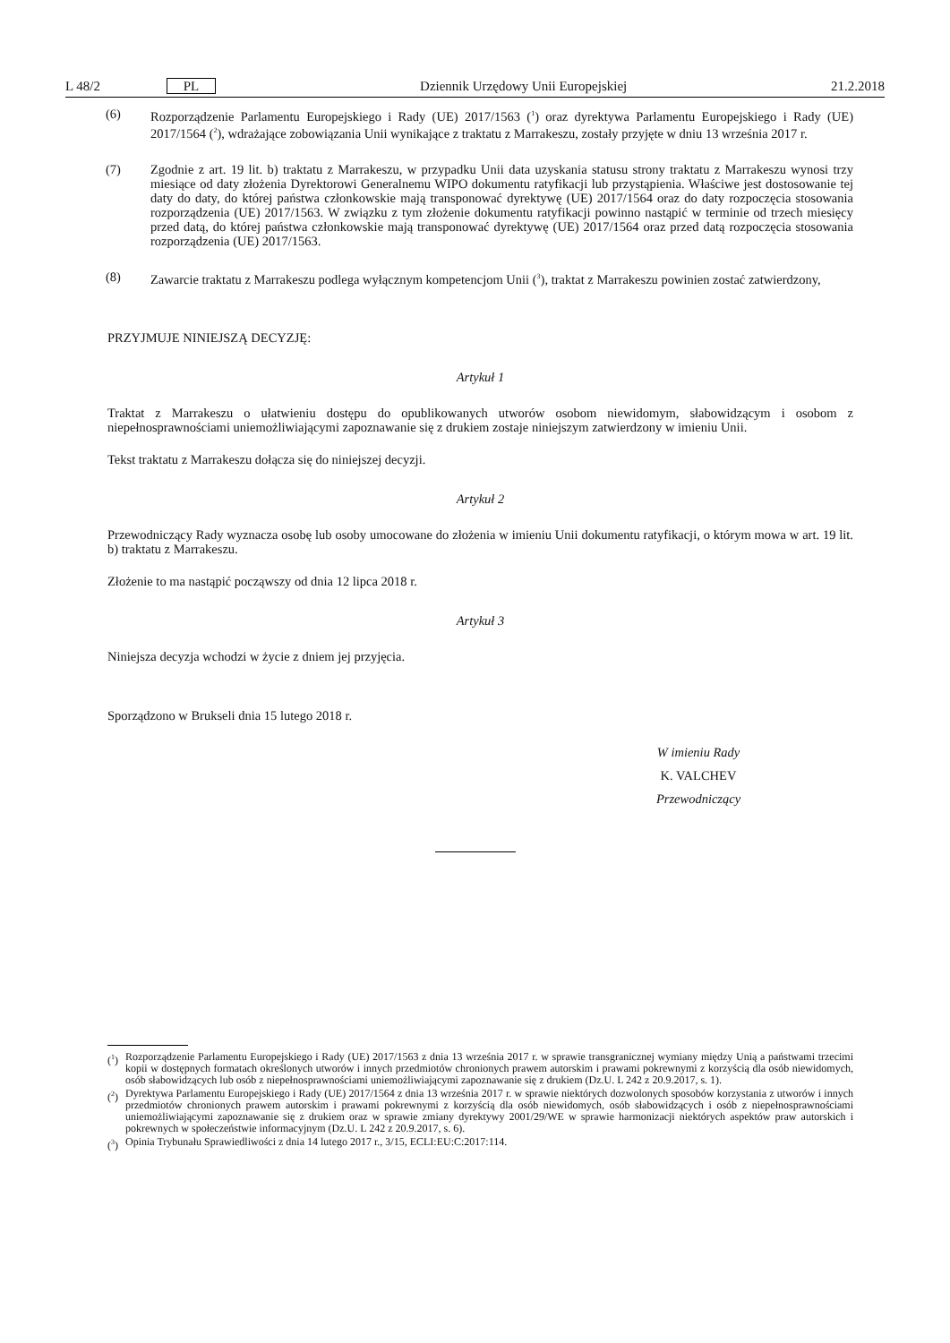L 48/2 PL Dziennik Urzędowy Unii Europejskiej 21.2.2018
(6) Rozporządzenie Parlamentu Europejskiego i Rady (UE) 2017/1563 (<sup>1</sup>) oraz dyrektywa Parlamentu Europejskiego i Rady (UE) 2017/1564 (<sup>2</sup>), wdrażające zobowiązania Unii wynikające z traktatu z Marrakeszu, zostały przyjęte w dniu 13 września 2017 r.
(7) Zgodnie z art. 19 lit. b) traktatu z Marrakeszu, w przypadku Unii data uzyskania statusu strony traktatu z Marrakeszu wynosi trzy miesiące od daty złożenia Dyrektorowi Generalnemu WIPO dokumentu ratyfikacji lub przystąpienia. Właściwe jest dostosowanie tej daty do daty, do której państwa członkowskie mają transponować dyrektywę (UE) 2017/1564 oraz do daty rozpoczęcia stosowania rozporządzenia (UE) 2017/1563. W związku z tym złożenie dokumentu ratyfikacji powinno nastąpić w terminie od trzech miesięcy przed datą, do której państwa członkowskie mają transponować dyrektywę (UE) 2017/1564 oraz przed datą rozpoczęcia stosowania rozporządzenia (UE) 2017/1563.
(8) Zawarcie traktatu z Marrakeszu podlega wyłącznym kompetencjom Unii (<sup>3</sup>), traktat z Marrakeszu powinien zostać zatwierdzony,
PRZYJMUJE NINIEJSZĄ DECYZJĘ:
Artykuł 1
Traktat z Marrakeszu o ułatwieniu dostępu do opublikowanych utworów osobom niewidomym, słabowidzącym i osobom z niepełnosprawnościami uniemożliwiającymi zapoznawanie się z drukiem zostaje niniejszym zatwierdzony w imieniu Unii.
Tekst traktatu z Marrakeszu dołącza się do niniejszej decyzji.
Artykuł 2
Przewodniczący Rady wyznacza osobę lub osoby umocowane do złożenia w imieniu Unii dokumentu ratyfikacji, o którym mowa w art. 19 lit. b) traktatu z Marrakeszu.
Złożenie to ma nastąpić począwszy od dnia 12 lipca 2018 r.
Artykuł 3
Niniejsza decyzja wchodzi w życie z dniem jej przyjęcia.
Sporządzono w Brukseli dnia 15 lutego 2018 r.
W imieniu Rady
K. VALCHEV
Przewodniczący
(<sup>1</sup>) Rozporządzenie Parlamentu Europejskiego i Rady (UE) 2017/1563 z dnia 13 września 2017 r. w sprawie transgranicznej wymiany między Unią a państwami trzecimi kopii w dostępnych formatach określonych utworów i innych przedmiotów chronionych prawem autorskim i prawami pokrewnymi z korzyścią dla osób niewidomych, osób słabowidzących lub osób z niepełnosprawnościami uniemożliwiającymi zapoznawanie się z drukiem (Dz.U. L 242 z 20.9.2017, s. 1).
(<sup>2</sup>) Dyrektywa Parlamentu Europejskiego i Rady (UE) 2017/1564 z dnia 13 września 2017 r. w sprawie niektórych dozwolonych sposobów korzystania z utworów i innych przedmiotów chronionych prawem autorskim i prawami pokrewnymi z korzyścią dla osób niewidomych, osób słabowidzących i osób z niepełnosprawnościami uniemożliwiającymi zapoznawanie się z drukiem oraz w sprawie zmiany dyrektywy 2001/29/WE w sprawie harmonizacji niektórych aspektów praw autorskich i pokrewnych w społeczeństwie informacyjnym (Dz.U. L 242 z 20.9.2017, s. 6).
(<sup>3</sup>) Opinia Trybunału Sprawiedliwości z dnia 14 lutego 2017 r., 3/15, ECLI:EU:C:2017:114.